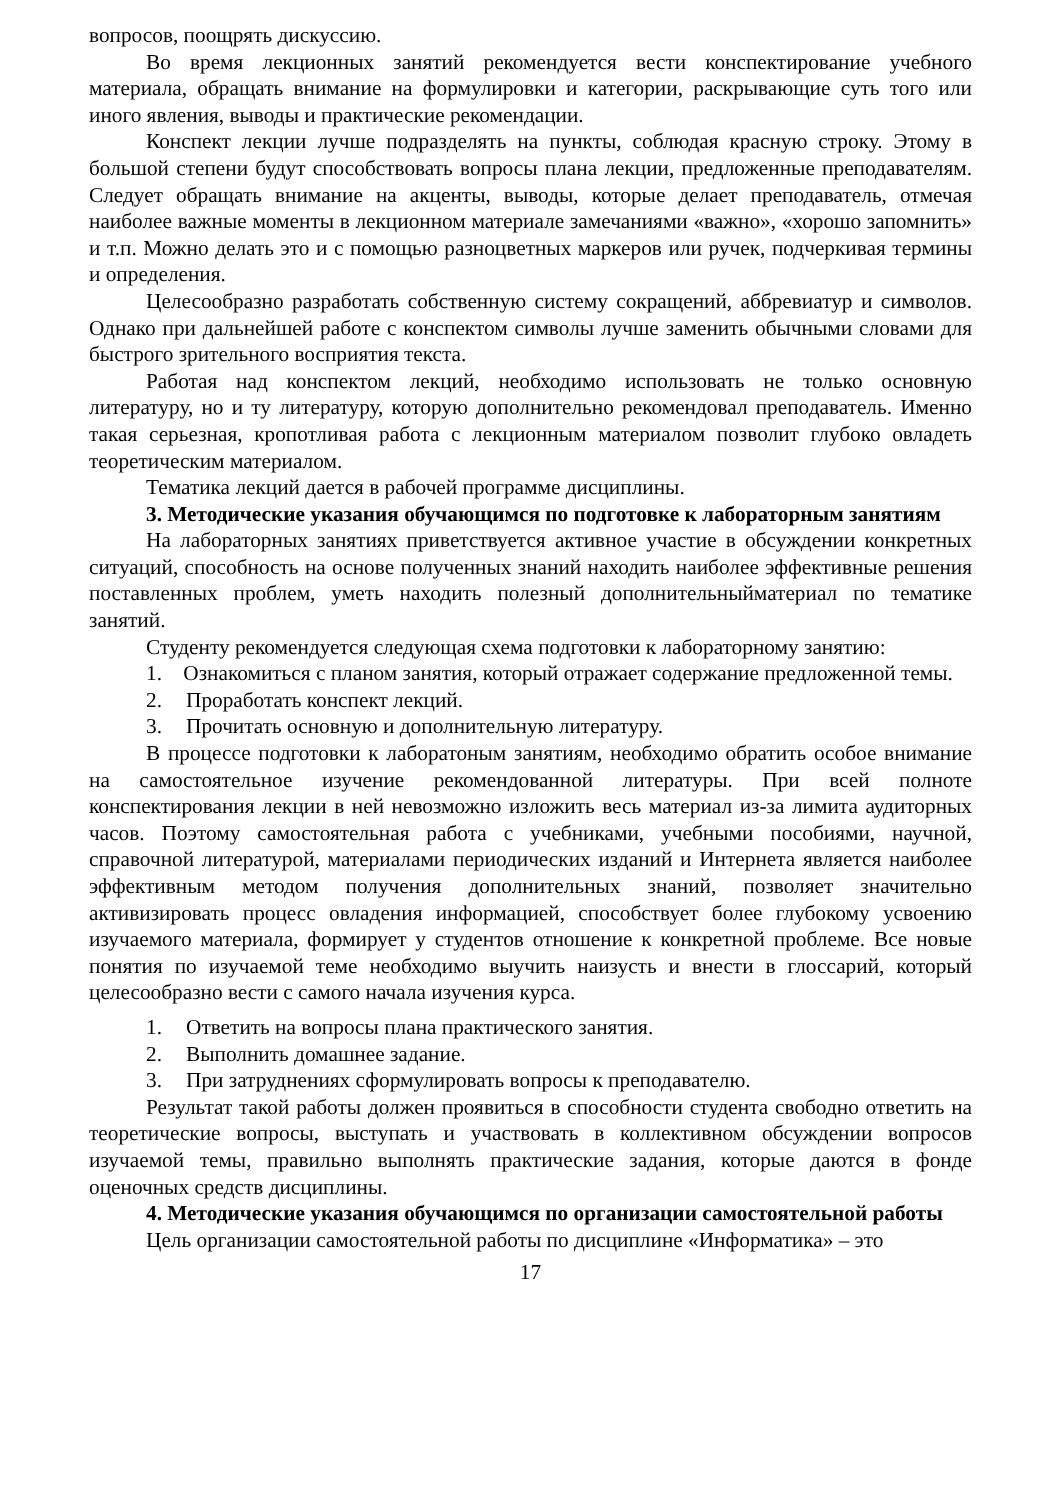вопросов, поощрять дискуссию.
Во время лекционных занятий рекомендуется вести конспектирование учебного материала, обращать внимание на формулировки и категории, раскрывающие суть того или иного явления, выводы и практические рекомендации.
Конспект лекции лучше подразделять на пункты, соблюдая красную строку. Этому в большой степени будут способствовать вопросы плана лекции, предложенные преподавателям. Следует обращать внимание на акценты, выводы, которые делает преподаватель, отмечая наиболее важные моменты в лекционном материале замечаниями «важно», «хорошо запомнить» и т.п. Можно делать это и с помощью разноцветных маркеров или ручек, подчеркивая термины и определения.
Целесообразно разработать собственную систему сокращений, аббревиатур и символов. Однако при дальнейшей работе с конспектом символы лучше заменить обычными словами для быстрого зрительного восприятия текста.
Работая над конспектом лекций, необходимо использовать не только основную литературу, но и ту литературу, которую дополнительно рекомендовал преподаватель. Именно такая серьезная, кропотливая работа с лекционным материалом позволит глубоко овладеть теоретическим материалом.
Тематика лекций дается в рабочей программе дисциплины.
3. Методические указания обучающимся по подготовке к лабораторным занятиям
На лабораторных занятиях приветствуется активное участие в обсуждении конкретных ситуаций, способность на основе полученных знаний находить наиболее эффективные решения поставленных проблем, уметь находить полезный дополнительныйматериал по тематике занятий.
Студенту рекомендуется следующая схема подготовки к лабораторному занятию:
1. Ознакомиться с планом занятия, который отражает содержание предложенной темы.
2. Проработать конспект лекций.
3. Прочитать основную и дополнительную литературу.
В процессе подготовки к лаборатоным занятиям, необходимо обратить особое внимание на самостоятельное изучение рекомендованной литературы. При всей полноте конспектирования лекции в ней невозможно изложить весь материал из-за лимита аудиторных часов. Поэтому самостоятельная работа с учебниками, учебными пособиями, научной, справочной литературой, материалами периодических изданий и Интернета является наиболее эффективным методом получения дополнительных знаний, позволяет значительно активизировать процесс овладения информацией, способствует более глубокому усвоению изучаемого материала, формирует у студентов отношение к конкретной проблеме. Все новые понятия по изучаемой теме необходимо выучить наизусть и внести в глоссарий, который целесообразно вести с самого начала изучения курса.
1. Ответить на вопросы плана практического занятия.
2. Выполнить домашнее задание.
3. При затруднениях сформулировать вопросы к преподавателю.
Результат такой работы должен проявиться в способности студента свободно ответить на теоретические вопросы, выступать и участвовать в коллективном обсуждении вопросов изучаемой темы, правильно выполнять практические задания, которые даются в фонде оценочных средств дисциплины.
4. Методические указания обучающимся по организации самостоятельной работы
Цель организации самостоятельной работы по дисциплине «Информатика» – это
17